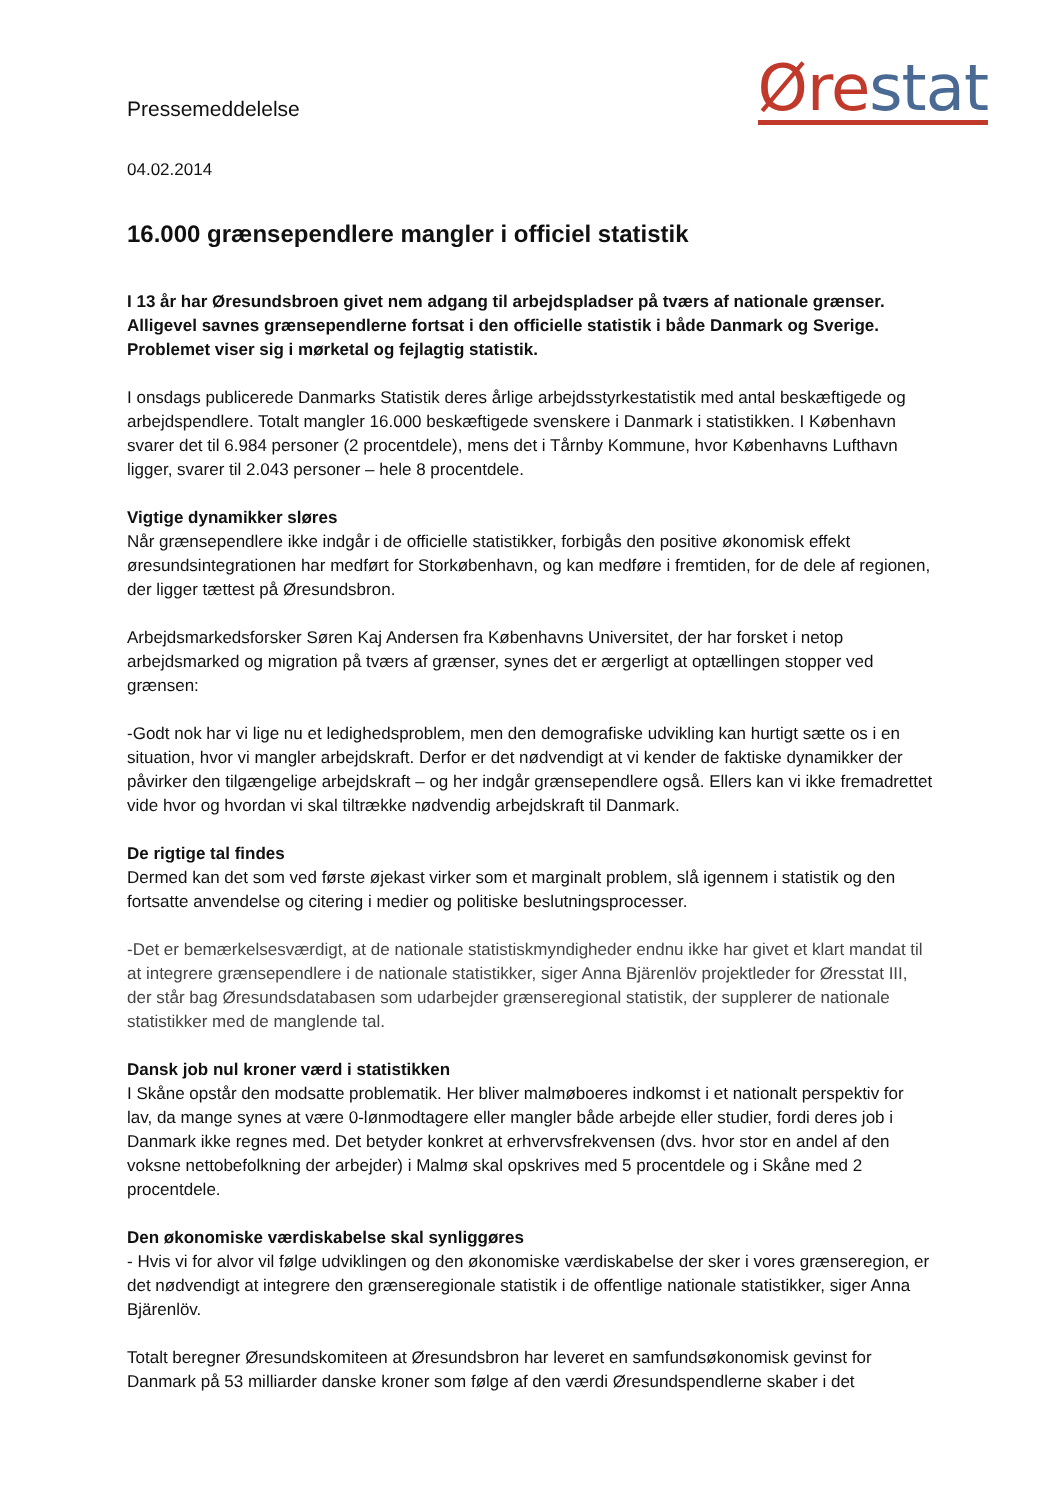Pressemeddelelse
Øre stat
04.02.2014
16.000 grænsependlere mangler i officiel statistik
I 13 år har Øresundsbroen givet nem adgang til arbejdspladser på tværs af nationale grænser. Alligevel savnes grænsependlerne fortsat i den officielle statistik i både Danmark og Sverige. Problemet viser sig i mørketal og fejlagtig statistik.
I onsdags publicerede Danmarks Statistik deres årlige arbejdsstyrkestatistik med antal beskæftigede og arbejdspendlere. Totalt mangler 16.000 beskæftigede svenskere i Danmark i statistikken. I København svarer det til 6.984 personer (2 procentdele), mens det i Tårnby Kommune, hvor Københavns Lufthavn ligger, svarer til 2.043 personer – hele 8 procentdele.
Vigtige dynamikker sløres
Når grænsependlere ikke indgår i de officielle statistikker, forbigås den positive økonomisk effekt øresundsintegrationen har medført for Storkøbenhavn, og kan medføre i fremtiden, for de dele af regionen, der ligger tættest på Øresundsbron.
Arbejdsmarkedsforsker Søren Kaj Andersen fra Københavns Universitet, der har forsket i netop arbejdsmarked og migration på tværs af grænser, synes det er ærgerligt at optællingen stopper ved grænsen:
-Godt nok har vi lige nu et ledighedsproblem, men den demografiske udvikling kan hurtigt sætte os i en situation, hvor vi mangler arbejdskraft. Derfor er det nødvendigt at vi kender de faktiske dynamikker der påvirker den tilgængelige arbejdskraft – og her indgår grænsependlere også. Ellers kan vi ikke fremadrettet vide hvor og hvordan vi skal tiltrække nødvendig arbejdskraft til Danmark.
De rigtige tal findes
Dermed kan det som ved første øjekast virker som et marginalt problem, slå igennem i statistik og den fortsatte anvendelse og citering i medier og politiske beslutningsprocesser.
-Det er bemærkelsesværdigt, at de nationale statistiskmyndigheder endnu ikke har givet et klart mandat til at integrere grænsependlere i de nationale statistikker, siger Anna Bjärenlöv projektleder for Øresstat III, der står bag Øresundsdatabasen som udarbejder grænseregional statistik, der supplerer de nationale statistikker med de manglende tal.
Dansk job nul kroner værd i statistikken
I Skåne opstår den modsatte problematik. Her bliver malmøboeres indkomst i et nationalt perspektiv for lav, da mange synes at være 0-lønmodtagere eller mangler både arbejde eller studier, fordi deres job i Danmark ikke regnes med. Det betyder konkret at erhvervsfrekvensen (dvs. hvor stor en andel af den voksne nettobefolkning der arbejder) i Malmø skal opskrives med 5 procentdele og i Skåne med 2 procentdele.
Den økonomiske værdiskabelse skal synliggøres
- Hvis vi for alvor vil følge udviklingen og den økonomiske værdiskabelse der sker i vores grænseregion, er det nødvendigt at integrere den grænseregionale statistik i de offentlige nationale statistikker, siger Anna Bjärenlöv.
Totalt beregner Øresundskomiteen at Øresundsbron har leveret en samfundsøkonomisk gevinst for Danmark på 53 milliarder danske kroner som følge af den værdi Øresundspendlerne skaber i det